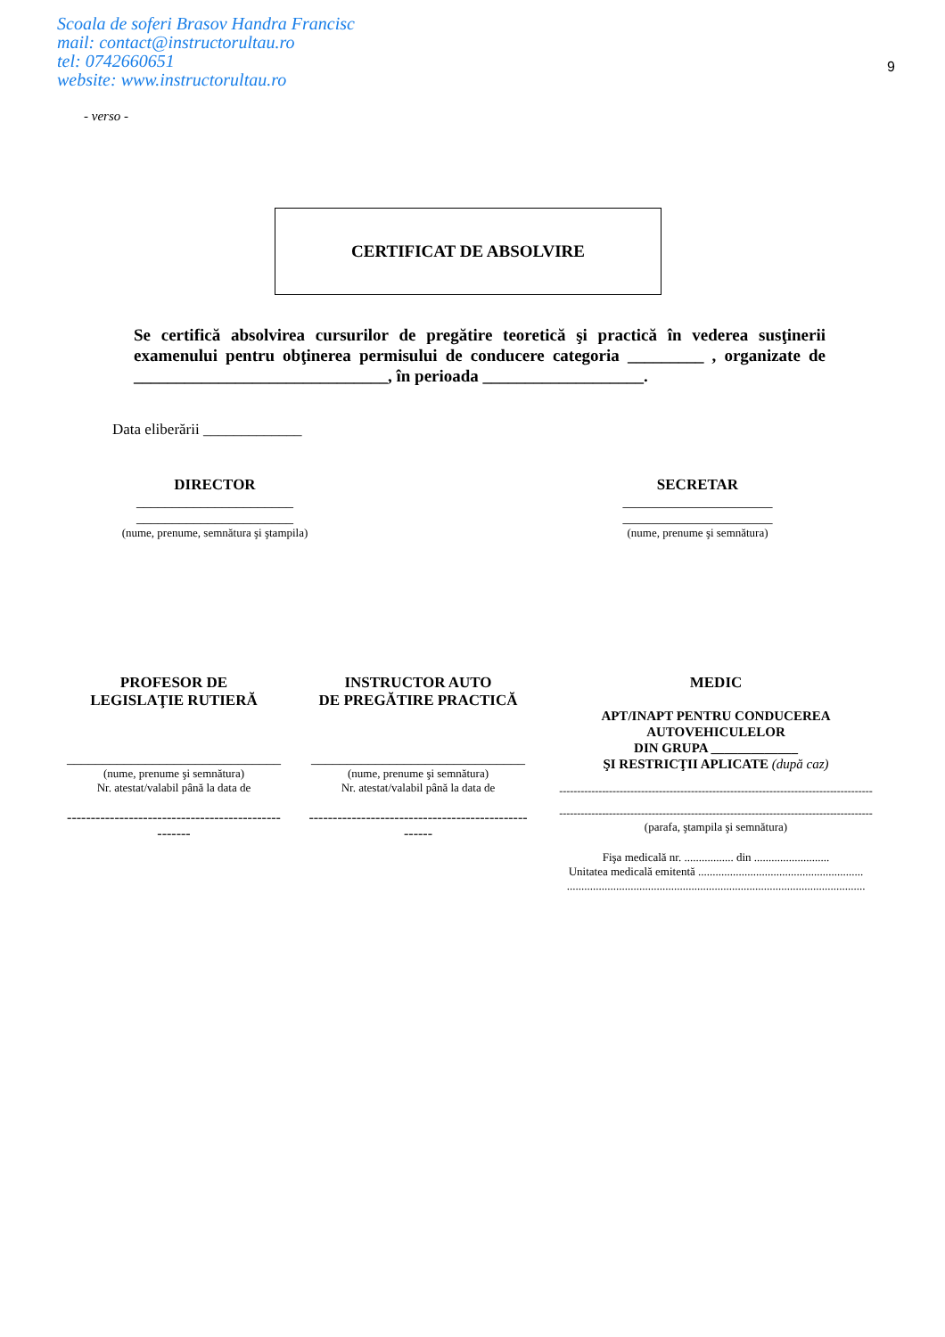Scoala de soferi Brasov Handra Francisc
mail: contact@instructorultau.ro
tel: 0742660651
website: www.instructorultau.ro
9
- verso -
CERTIFICAT DE ABSOLVIRE
Se certifică absolvirea cursurilor de pregătire teoretică şi practică în vederea susţinerii examenului pentru obţinerea permisului de conducere categoria _________ , organizate de ______________________________, în perioada ___________________.
Data eliberării _____________
DIRECTOR
______________________
______________________
(nume, prenume, semnătura şi ştampila)
SECRETAR
_____________________
_____________________
(nume, prenume şi semnătura)
PROFESOR DE
LEGISLAŢIE RUTIERĂ
______________________________
(nume, prenume şi semnătura)
Nr. atestat/valabil până la data de
----------------------------------------------------
INSTRUCTOR AUTO
DE PREGĂTIRE PRACTICĂ
______________________________
(nume, prenume şi semnătura)
Nr. atestat/valabil până la data de
----------------------------------------------------
MEDIC
APT/INAPT PENTRU CONDUCEREA
AUTOVEHICULELOR
DIN GRUPA _____________
ŞI RESTRICŢII APLICATE (după caz)
----------------------------------------------------------------------------------------
----------------------------------------------------------------------------------------
(parafa, ştampila şi semnătura)
Fişa medicală nr. ................. din ..........................
Unitatea medicală emitentă .........................................................
.......................................................................................................